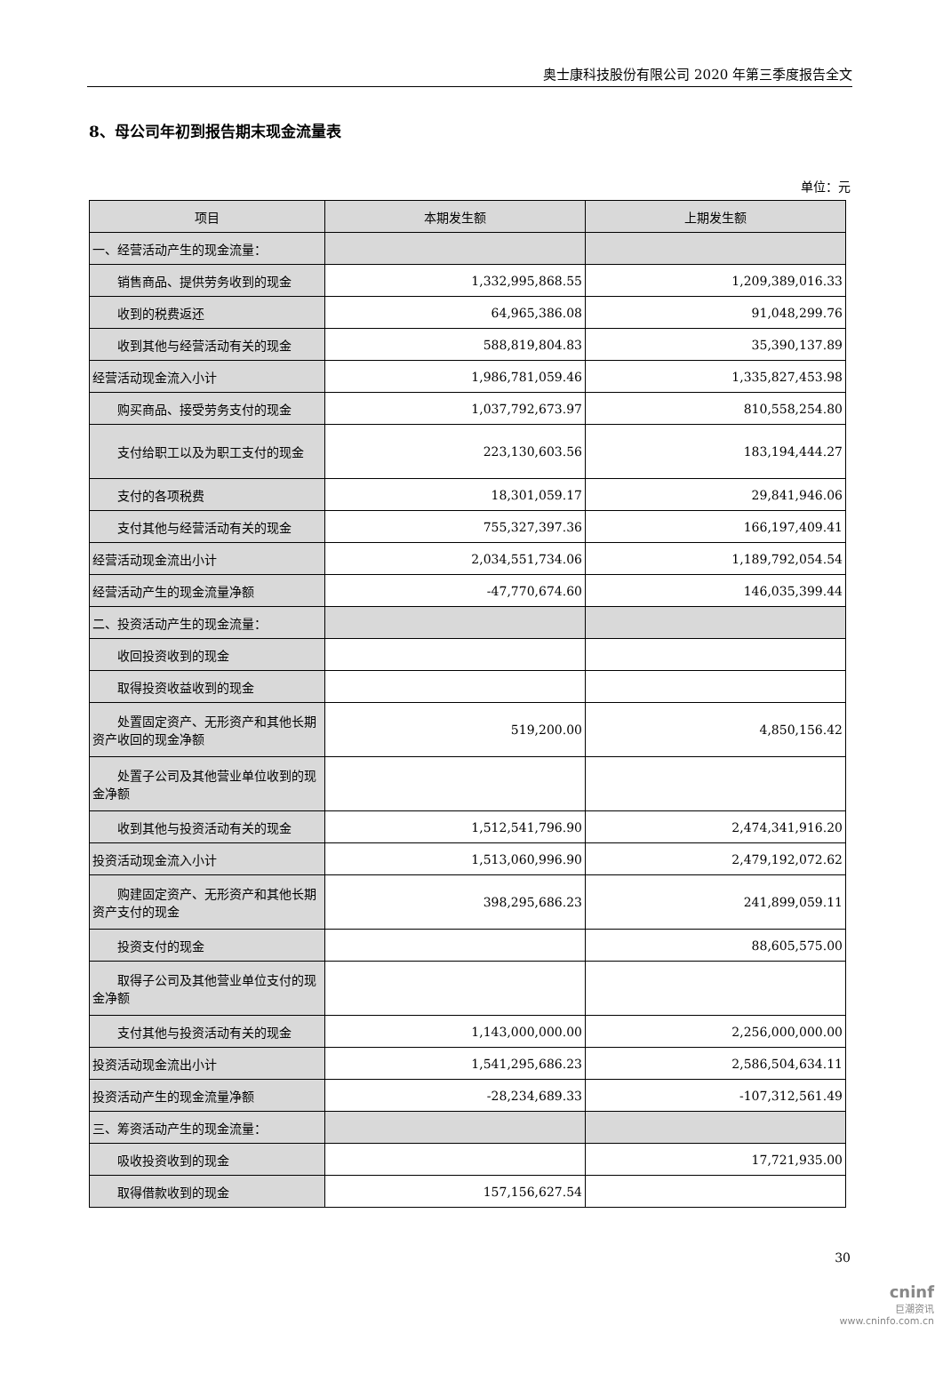奥士康科技股份有限公司 2020 年第三季度报告全文
8、母公司年初到报告期末现金流量表
单位：元
| 项目 | 本期发生额 | 上期发生额 |
| --- | --- | --- |
| 一、经营活动产生的现金流量： | | |
| 销售商品、提供劳务收到的现金 | 1,332,995,868.55 | 1,209,389,016.33 |
| 收到的税费返还 | 64,965,386.08 | 91,048,299.76 |
| 收到其他与经营活动有关的现金 | 588,819,804.83 | 35,390,137.89 |
| 经营活动现金流入小计 | 1,986,781,059.46 | 1,335,827,453.98 |
| 购买商品、接受劳务支付的现金 | 1,037,792,673.97 | 810,558,254.80 |
| 支付给职工以及为职工支付的现金 | 223,130,603.56 | 183,194,444.27 |
| 支付的各项税费 | 18,301,059.17 | 29,841,946.06 |
| 支付其他与经营活动有关的现金 | 755,327,397.36 | 166,197,409.41 |
| 经营活动现金流出小计 | 2,034,551,734.06 | 1,189,792,054.54 |
| 经营活动产生的现金流量净额 | -47,770,674.60 | 146,035,399.44 |
| 二、投资活动产生的现金流量： | | |
| 收回投资收到的现金 | | |
| 取得投资收益收到的现金 | | |
| 处置固定资产、无形资产和其他长期资产收回的现金净额 | 519,200.00 | 4,850,156.42 |
| 处置子公司及其他营业单位收到的现金净额 | | |
| 收到其他与投资活动有关的现金 | 1,512,541,796.90 | 2,474,341,916.20 |
| 投资活动现金流入小计 | 1,513,060,996.90 | 2,479,192,072.62 |
| 购建固定资产、无形资产和其他长期资产支付的现金 | 398,295,686.23 | 241,899,059.11 |
| 投资支付的现金 | | 88,605,575.00 |
| 取得子公司及其他营业单位支付的现金净额 | | |
| 支付其他与投资活动有关的现金 | 1,143,000,000.00 | 2,256,000,000.00 |
| 投资活动现金流出小计 | 1,541,295,686.23 | 2,586,504,634.11 |
| 投资活动产生的现金流量净额 | -28,234,689.33 | -107,312,561.49 |
| 三、筹资活动产生的现金流量： | | |
| 吸收投资收到的现金 | | 17,721,935.00 |
| 取得借款收到的现金 | 157,156,627.54 | |
30
cninf
巨潮资讯
www.cninfo.com.cn